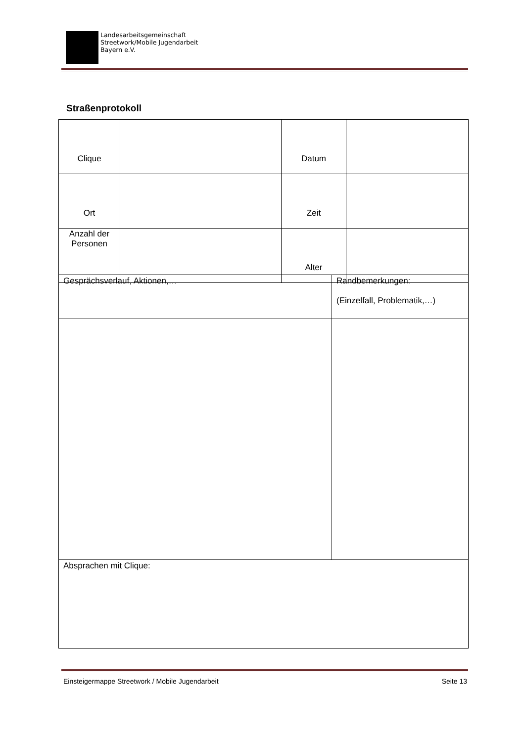Landesarbeitsgemeinschaft
Streetwork/Mobile Jugendarbeit
Bayern e.V.
Straßenprotokoll
| Clique | | Datum | |
| Ort | | Zeit | |
| Anzahl der Personen | | Alter | |
| Gesprächsverlauf, Aktionen,… | Randbemerkungen: (Einzelfall, Problematik,…) |
| Absprachen mit Clique: | |
Einsteigermappe Streetwork / Mobile Jugendarbeit Seite 13